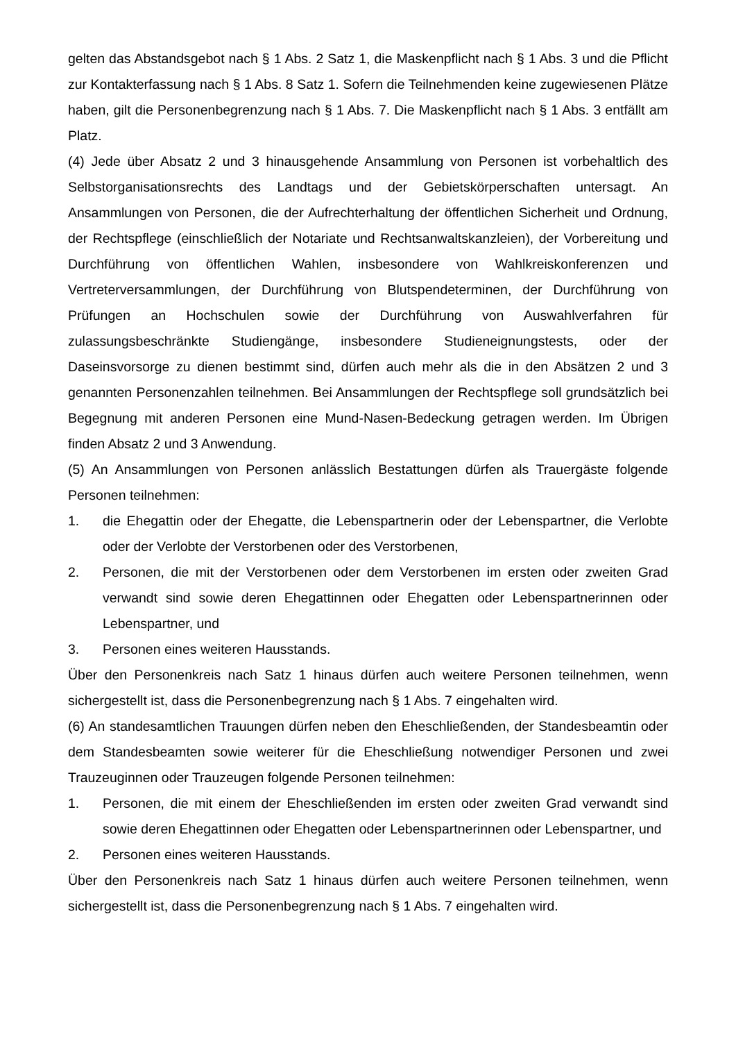gelten das Abstandsgebot nach § 1 Abs. 2 Satz 1, die Maskenpflicht nach § 1 Abs. 3 und die Pflicht zur Kontakterfassung nach § 1 Abs. 8 Satz 1. Sofern die Teilnehmenden keine zugewiesenen Plätze haben, gilt die Personenbegrenzung nach § 1 Abs. 7. Die Maskenpflicht nach § 1 Abs. 3 entfällt am Platz.
(4) Jede über Absatz 2 und 3 hinausgehende Ansammlung von Personen ist vorbehaltlich des Selbstorganisationsrechts des Landtags und der Gebietskörperschaften untersagt. An Ansammlungen von Personen, die der Aufrechterhaltung der öffentlichen Sicherheit und Ordnung, der Rechtspflege (einschließlich der Notariate und Rechtsanwaltskanzleien), der Vorbereitung und Durchführung von öffentlichen Wahlen, insbesondere von Wahlkreiskonferenzen und Vertreterversammlungen, der Durchführung von Blutspendeterminen, der Durchführung von Prüfungen an Hochschulen sowie der Durchführung von Auswahlverfahren für zulassungsbeschränkte Studiengänge, insbesondere Studieneignungstests, oder der Daseinsvorsorge zu dienen bestimmt sind, dürfen auch mehr als die in den Absätzen 2 und 3 genannten Personenzahlen teilnehmen. Bei Ansammlungen der Rechtspflege soll grundsätzlich bei Begegnung mit anderen Personen eine Mund-Nasen-Bedeckung getragen werden. Im Übrigen finden Absatz 2 und 3 Anwendung.
(5) An Ansammlungen von Personen anlässlich Bestattungen dürfen als Trauergäste folgende Personen teilnehmen:
1. die Ehegattin oder der Ehegatte, die Lebenspartnerin oder der Lebenspartner, die Verlobte oder der Verlobte der Verstorbenen oder des Verstorbenen,
2. Personen, die mit der Verstorbenen oder dem Verstorbenen im ersten oder zweiten Grad verwandt sind sowie deren Ehegattinnen oder Ehegatten oder Lebenspartnerinnen oder Lebenspartner, und
3. Personen eines weiteren Hausstands.
Über den Personenkreis nach Satz 1 hinaus dürfen auch weitere Personen teilnehmen, wenn sichergestellt ist, dass die Personenbegrenzung nach § 1 Abs. 7 eingehalten wird.
(6) An standesamtlichen Trauungen dürfen neben den Eheschließenden, der Standesbeamtin oder dem Standesbeamten sowie weiterer für die Eheschließung notwendiger Personen und zwei Trauzeuginnen oder Trauzeugen folgende Personen teilnehmen:
1. Personen, die mit einem der Eheschließenden im ersten oder zweiten Grad verwandt sind sowie deren Ehegattinnen oder Ehegatten oder Lebenspartnerinnen oder Lebenspartner, und
2. Personen eines weiteren Hausstands.
Über den Personenkreis nach Satz 1 hinaus dürfen auch weitere Personen teilnehmen, wenn sichergestellt ist, dass die Personenbegrenzung nach § 1 Abs. 7 eingehalten wird.